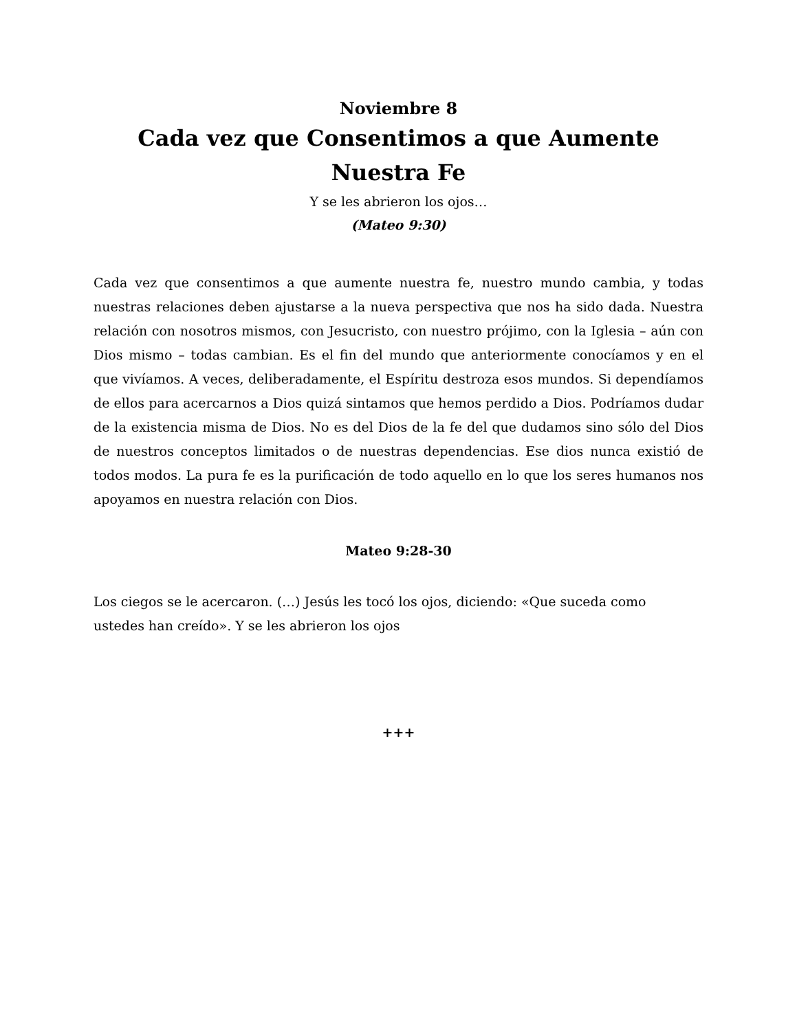Noviembre 8
Cada vez que Consentimos a que Aumente Nuestra Fe
Y se les abrieron los ojos…
(Mateo 9:30)
Cada vez que consentimos a que aumente nuestra fe, nuestro mundo cambia, y todas nuestras relaciones deben ajustarse a la nueva perspectiva que nos ha sido dada. Nuestra relación con nosotros mismos, con Jesucristo, con nuestro prójimo, con la Iglesia – aún con Dios mismo – todas cambian. Es el fin del mundo que anteriormente conocíamos y en el que vivíamos. A veces, deliberadamente, el Espíritu destroza esos mundos. Si dependíamos de ellos para acercarnos a Dios quizá sintamos que hemos perdido a Dios. Podríamos dudar de la existencia misma de Dios. No es del Dios de la fe del que dudamos sino sólo del Dios de nuestros conceptos limitados o de nuestras dependencias. Ese dios nunca existió de todos modos. La pura fe es la purificación de todo aquello en lo que los seres humanos nos apoyamos en nuestra relación con Dios.
Mateo 9:28-30
Los ciegos se le acercaron. (…) Jesús les tocó los ojos, diciendo: «Que suceda como
ustedes han creído». Y se les abrieron los ojos
+++